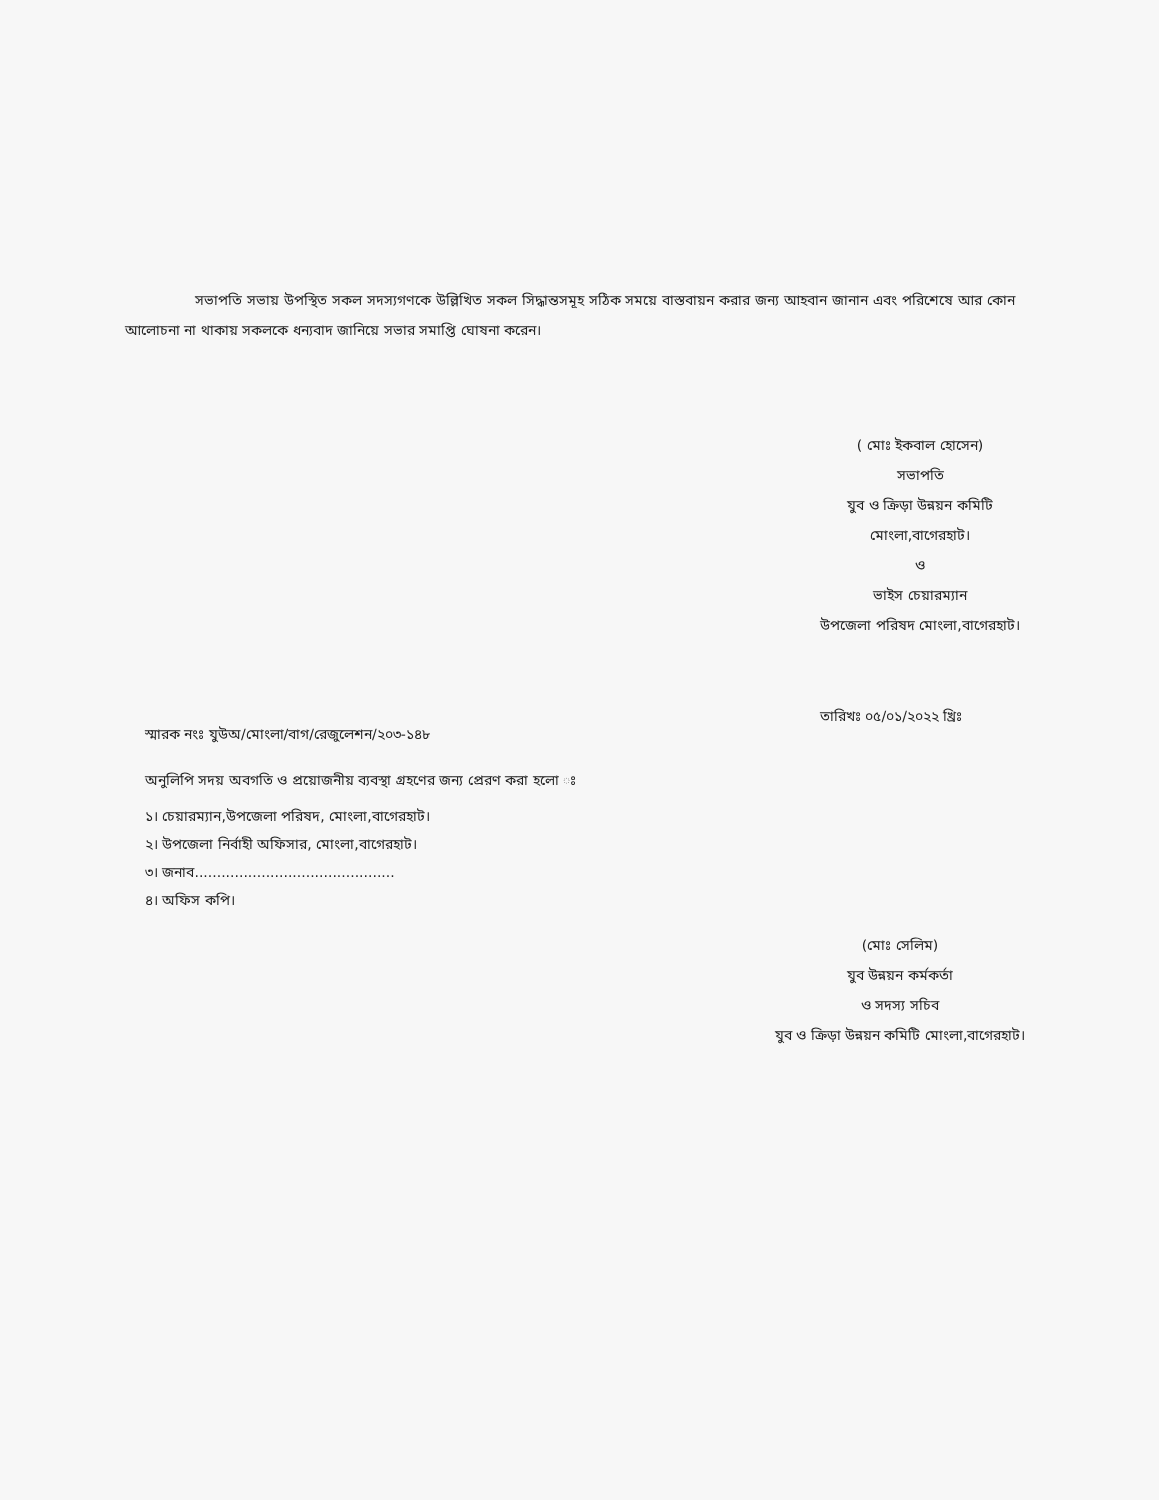সভাপতি সভায় উপস্থিত সকল সদস্যগণকে উল্লিখিত সকল সিদ্ধান্তসমূহ সঠিক সময়ে বাস্তবায়ন করার জন্য আহবান জানান এবং পরিশেষে আর কোন আলোচনা না থাকায় সকলকে ধন্যবাদ জানিয়ে সভার সমাপ্তি ঘোষনা করেন।
( মোঃ ইকবাল হোসেন)
সভাপতি
যুব ও ক্রিড়া উন্নয়ন কমিটি
মোংলা,বাগেরহাট।
ও
ভাইস চেয়ারম্যান
উপজেলা পরিষদ মোংলা,বাগেরহাট।
তারিখঃ ০৫/০১/২০২২ খ্রিঃ
স্মারক নংঃ যুউঅ/মোংলা/বাগ/রেজুলেশন/২০৩-১৪৮
অনুলিপি সদয় অবগতি ও প্রয়োজনীয় ব্যবস্থা গ্রহণের জন্য প্রেরণ করা হলো ঃ
১। চেয়ারম্যান,উপজেলা পরিষদ, মোংলা,বাগেরহাট।
২। উপজেলা নির্বাহী অফিসার, মোংলা,বাগেরহাট।
৩। জনাব.............................................
৪। অফিস কপি।
(মোঃ সেলিম)
যুব উন্নয়ন কর্মকর্তা
ও সদস্য সচিব
যুব ও ক্রিড়া উন্নয়ন কমিটি মোংলা,বাগেরহাট।